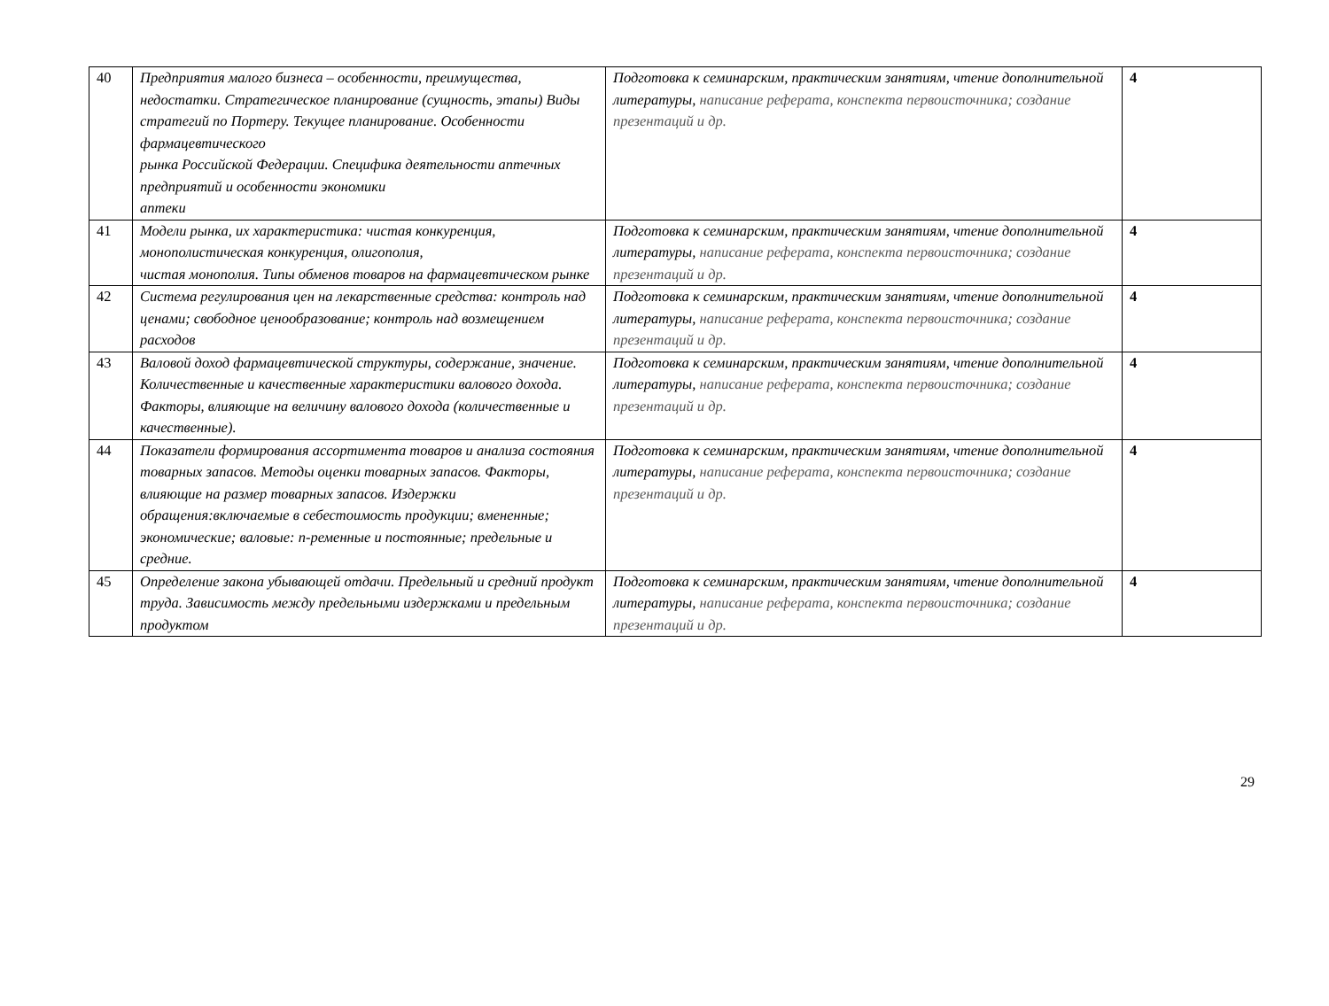| 40 | Предприятия малого бизнеса – особенности, преимущества, недостатки. Стратегическое планирование (сущность, этапы) Виды стратегий по Портеру. Текущее планирование. Особенности фармацевтического рынка Российской Федерации. Специфика деятельности аптечных предприятий и особенности экономики аптеки | Подготовка к семинарским, практическим занятиям, чтение дополнительной литературы, написание реферата, конспекта первоисточника; создание презентаций и др. | 4 |
| 41 | Модели рынка, их характеристика: чистая конкуренция, монополистическая конкуренция, олигополия, чистая монополия. Типы обменов товаров на фармацевтическом рынке | Подготовка к семинарским, практическим занятиям, чтение дополнительной литературы, написание реферата, конспекта первоисточника; создание презентаций и др. | 4 |
| 42 | Система регулирования цен на лекарственные средства: контроль над ценами; свободное ценообразование; контроль над возмещением расходов | Подготовка к семинарским, практическим занятиям, чтение дополнительной литературы, написание реферата, конспекта первоисточника; создание презентаций и др. | 4 |
| 43 | Валовой доход фармацевтической структуры, содержание, значение. Количественные и качественные характеристики валового дохода. Факторы, влияющие на величину валового дохода (количественные и качественные). | Подготовка к семинарским, практическим занятиям, чтение дополнительной литературы, написание реферата, конспекта первоисточника; создание презентаций и др. | 4 |
| 44 | Показатели формирования ассортимента товаров и анализа состояния товарных запасов. Методы оценки товарных запасов. Факторы, влияющие на размер товарных запасов. Издержки обращения:включаемые в себестоимость продукции; вмененные; экономические; валовые: п-ременные и постоянные; предельные и средние. | Подготовка к семинарским, практическим занятиям, чтение дополнительной литературы, написание реферата, конспекта первоисточника; создание презентаций и др. | 4 |
| 45 | Определение закона убывающей отдачи. Предельный и средний продукт труда. Зависимость между предельными издержками и предельным продуктом | Подготовка к семинарским, практическим занятиям, чтение дополнительной литературы, написание реферата, конспекта первоисточника; создание презентаций и др. | 4 |
29